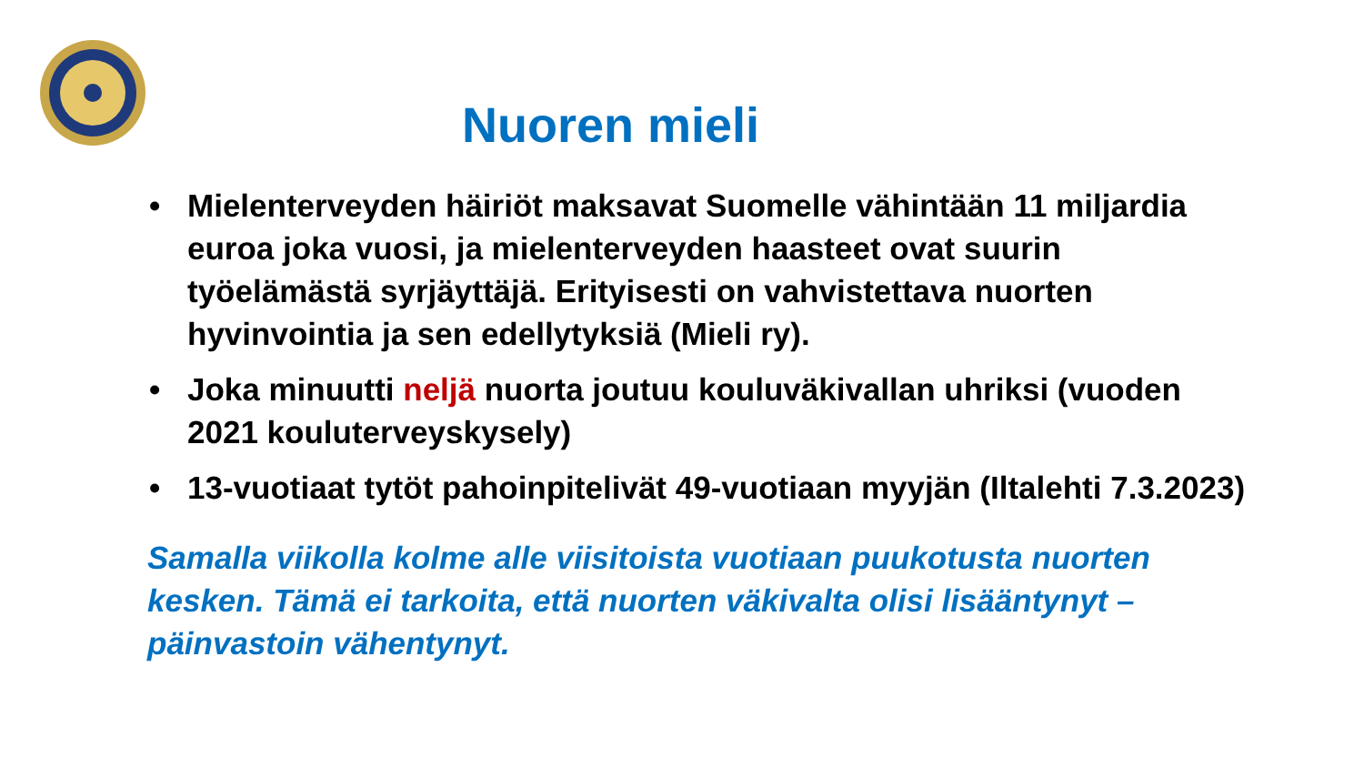Nuoren mieli
• Mielenterveyden häiriöt maksavat Suomelle vähintään 11 miljardia euroa joka vuosi, ja mielenterveyden haasteet ovat suurin työelämästä syrjäyttäjä. Erityisesti on vahvistettava nuorten hyvinvointia ja sen edellytyksiä (Mieli ry).
• Joka minuutti neljä nuorta joutuu kouluväkivallan uhriksi (vuoden 2021 kouluterveyskysely)
• 13-vuotiaat tytöt pahoinpitelivät 49-vuotiaan myyjän (Iltalehti 7.3.2023)
Samalla viikolla kolme alle viisitoista vuotiaan puukotusta nuorten kesken. Tämä ei tarkoita, että nuorten väkivalta olisi lisääntynyt – päinvastoin vähentynyt.